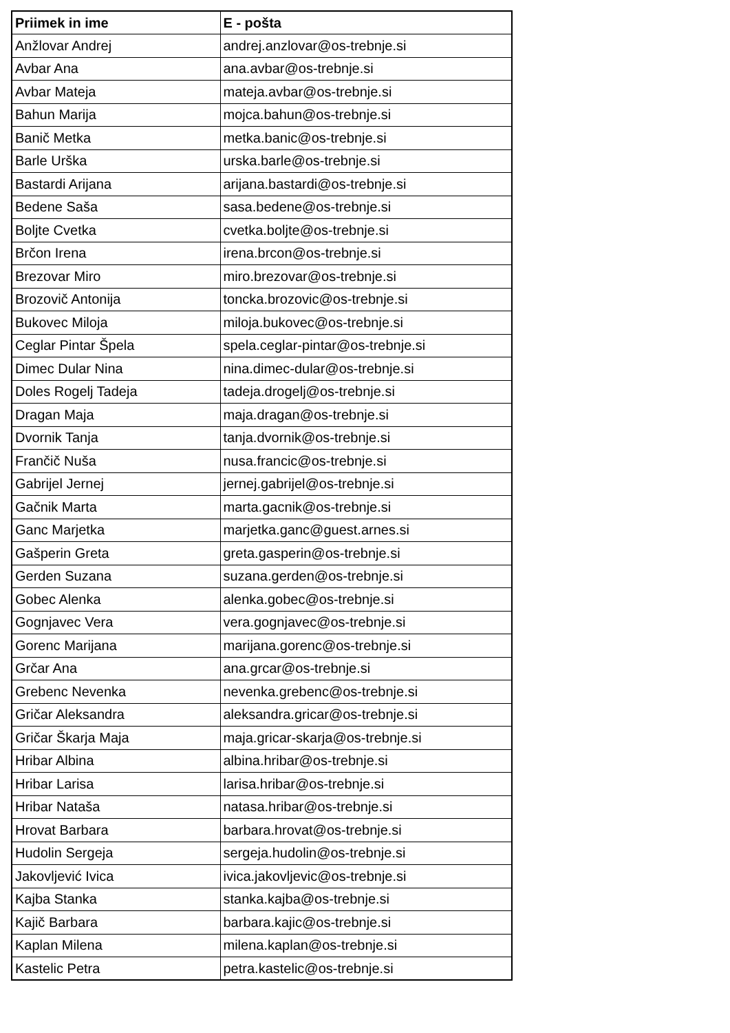| Priimek in ime | E - pošta |
| --- | --- |
| Anžlovar Andrej | andrej.anzlovar@os-trebnje.si |
| Avbar Ana | ana.avbar@os-trebnje.si |
| Avbar Mateja | mateja.avbar@os-trebnje.si |
| Bahun Marija | mojca.bahun@os-trebnje.si |
| Banič Metka | metka.banic@os-trebnje.si |
| Barle Urška | urska.barle@os-trebnje.si |
| Bastardi Arijana | arijana.bastardi@os-trebnje.si |
| Bedene Saša | sasa.bedene@os-trebnje.si |
| Boljte Cvetka | cvetka.boljte@os-trebnje.si |
| Brčon Irena | irena.brcon@os-trebnje.si |
| Brezovar Miro | miro.brezovar@os-trebnje.si |
| Brozovič Antonija | toncka.brozovic@os-trebnje.si |
| Bukovec Miloja | miloja.bukovec@os-trebnje.si |
| Ceglar Pintar Špela | spela.ceglar-pintar@os-trebnje.si |
| Dimec Dular Nina | nina.dimec-dular@os-trebnje.si |
| Doles Rogelj Tadeja | tadeja.drogelj@os-trebnje.si |
| Dragan Maja | maja.dragan@os-trebnje.si |
| Dvornik Tanja | tanja.dvornik@os-trebnje.si |
| Frančič Nuša | nusa.francic@os-trebnje.si |
| Gabrijel Jernej | jernej.gabrijel@os-trebnje.si |
| Gačnik Marta | marta.gacnik@os-trebnje.si |
| Ganc Marjetka | marjetka.ganc@guest.arnes.si |
| Gašperin Greta | greta.gasperin@os-trebnje.si |
| Gerden Suzana | suzana.gerden@os-trebnje.si |
| Gobec Alenka | alenka.gobec@os-trebnje.si |
| Gognjavec Vera | vera.gognjavec@os-trebnje.si |
| Gorenc Marijana | marijana.gorenc@os-trebnje.si |
| Grčar Ana | ana.grcar@os-trebnje.si |
| Grebenc Nevenka | nevenka.grebenc@os-trebnje.si |
| Gričar Aleksandra | aleksandra.gricar@os-trebnje.si |
| Gričar Škarja Maja | maja.gricar-skarja@os-trebnje.si |
| Hribar Albina | albina.hribar@os-trebnje.si |
| Hribar Larisa | larisa.hribar@os-trebnje.si |
| Hribar Nataša | natasa.hribar@os-trebnje.si |
| Hrovat Barbara | barbara.hrovat@os-trebnje.si |
| Hudolin Sergeja | sergeja.hudolin@os-trebnje.si |
| Jakovljević Ivica | ivica.jakovljevic@os-trebnje.si |
| Kajba Stanka | stanka.kajba@os-trebnje.si |
| Kajič Barbara | barbara.kajic@os-trebnje.si |
| Kaplan Milena | milena.kaplan@os-trebnje.si |
| Kastelic Petra | petra.kastelic@os-trebnje.si |